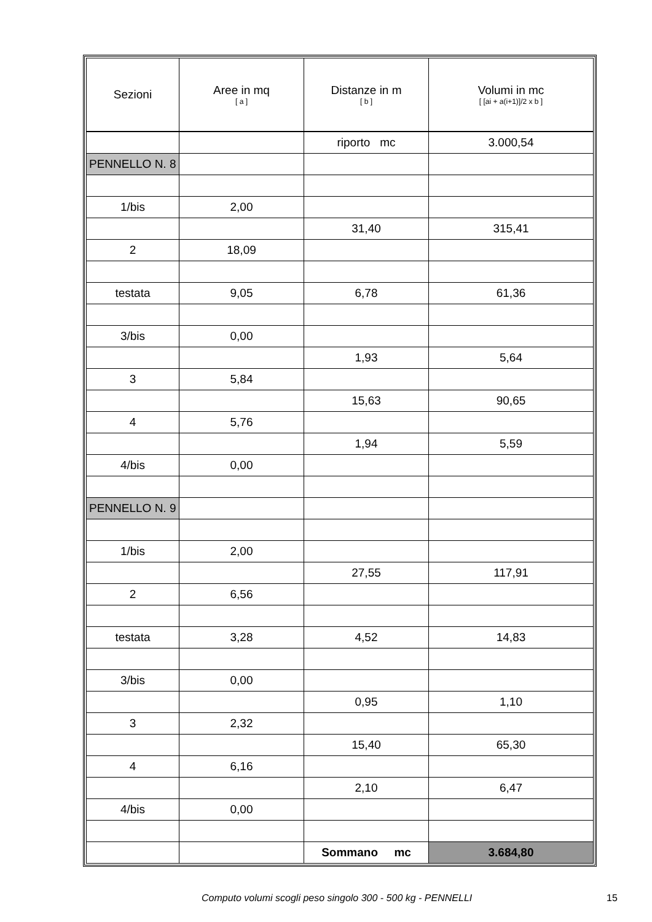| Sezioni | Aree in mq [ a ] | Distanze in m [ b ] | Volumi in mc [ [ai + a(i+1)]/2 x b ] |
| --- | --- | --- | --- |
| | | riporto mc | 3.000,54 |
| PENNELLO N. 8 | | | |
| 1/bis | 2,00 | | |
| | | 31,40 | 315,41 |
| 2 | 18,09 | | |
| testata | 9,05 | 6,78 | 61,36 |
| 3/bis | 0,00 | | |
| | | 1,93 | 5,64 |
| 3 | 5,84 | | |
| | | 15,63 | 90,65 |
| 4 | 5,76 | | |
| | | 1,94 | 5,59 |
| 4/bis | 0,00 | | |
| PENNELLO N. 9 | | | |
| 1/bis | 2,00 | | |
| | | 27,55 | 117,91 |
| 2 | 6,56 | | |
| testata | 3,28 | 4,52 | 14,83 |
| 3/bis | 0,00 | | |
| | | 0,95 | 1,10 |
| 3 | 2,32 | | |
| | | 15,40 | 65,30 |
| 4 | 6,16 | | |
| | | 2,10 | 6,47 |
| 4/bis | 0,00 | | |
| | | Sommano mc | 3.684,80 |
Computo volumi scogli peso singolo 300 - 500 kg - PENNELLI 15